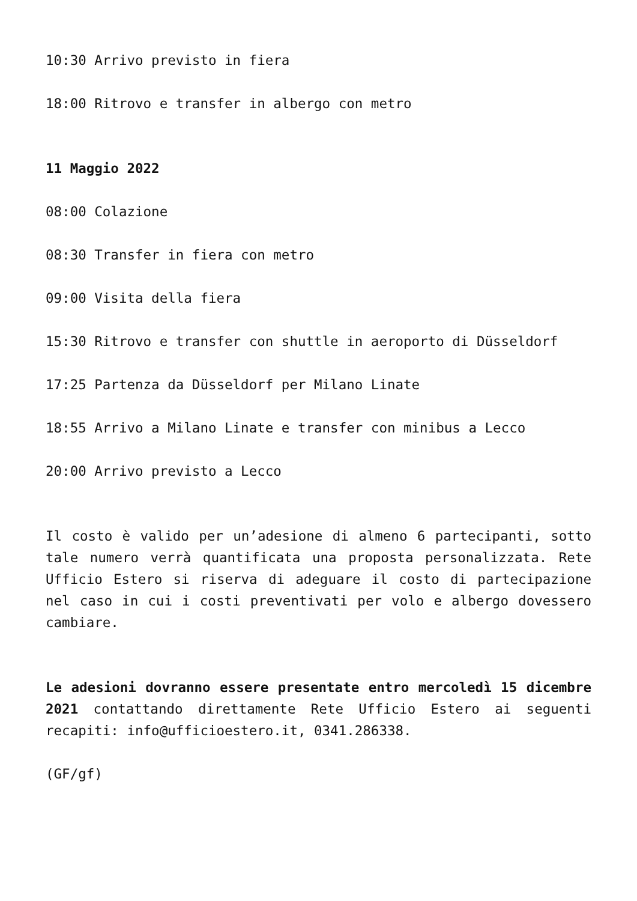10:30 Arrivo previsto in fiera
18:00 Ritrovo e transfer in albergo con metro
11 Maggio 2022
08:00 Colazione
08:30 Transfer in fiera con metro
09:00 Visita della fiera
15:30 Ritrovo e transfer con shuttle in aeroporto di Düsseldorf
17:25 Partenza da Düsseldorf per Milano Linate
18:55 Arrivo a Milano Linate e transfer con minibus a Lecco
20:00 Arrivo previsto a Lecco
Il costo è valido per un’adesione di almeno 6 partecipanti, sotto tale numero verrà quantificata una proposta personalizzata. Rete Ufficio Estero si riserva di adeguare il costo di partecipazione nel caso in cui i costi preventivati per volo e albergo dovessero cambiare.
Le adesioni dovranno essere presentate entro mercoledì 15 dicembre 2021 contattando direttamente Rete Ufficio Estero ai seguenti recapiti: info@ufficioestero.it, 0341.286338.
(GF/gf)